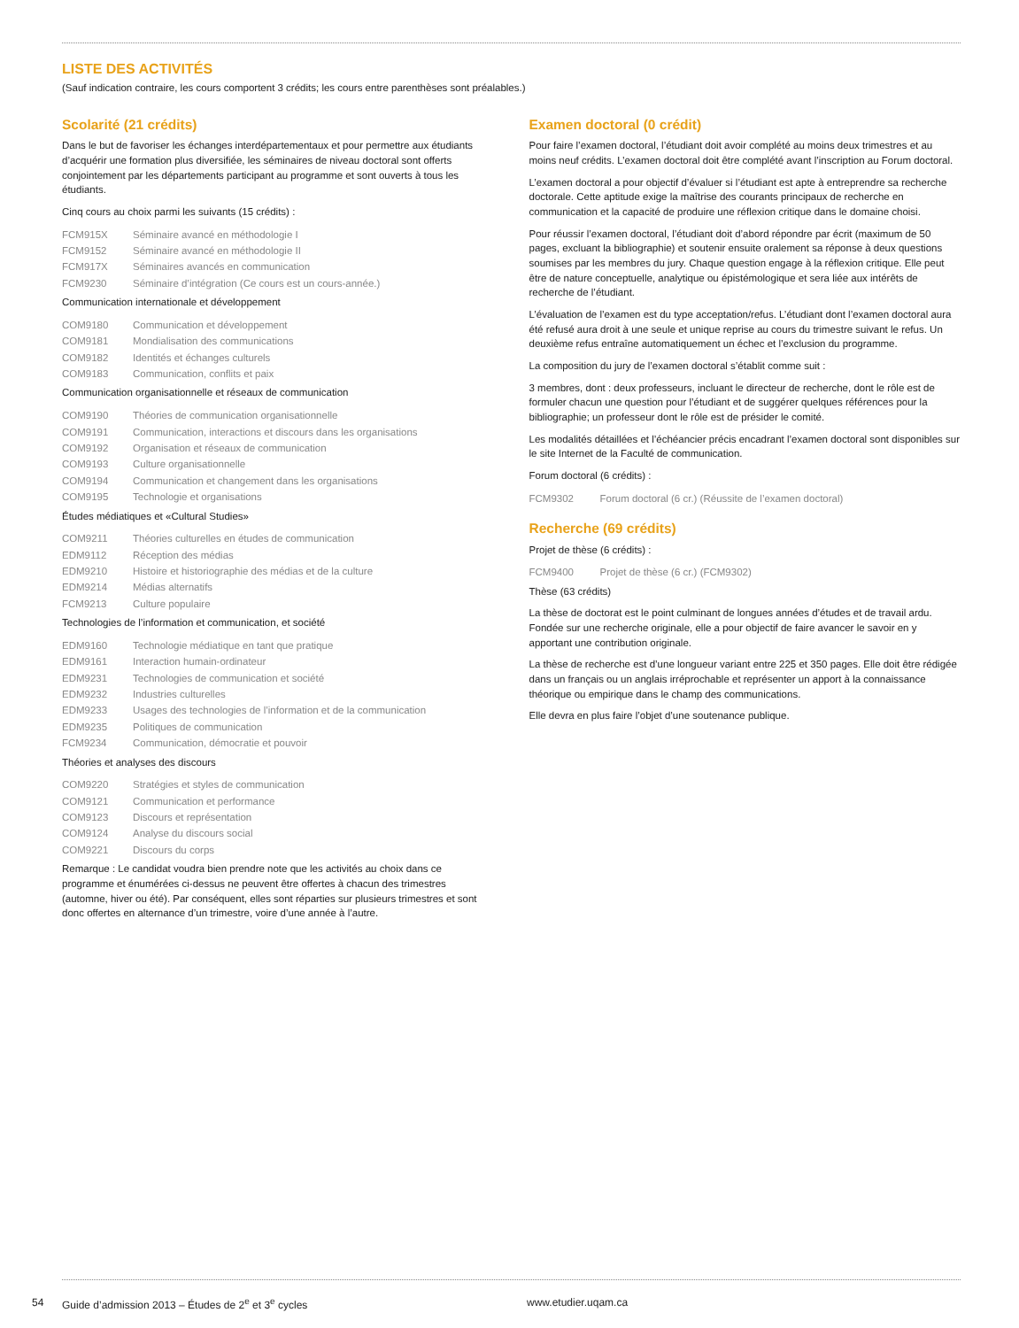LISTE DES ACTIVITÉS
(Sauf indication contraire, les cours comportent 3 crédits; les cours entre parenthèses sont préalables.)
Scolarité (21 crédits)
Dans le but de favoriser les échanges interdépartementaux et pour permettre aux étudiants d’acquérir une formation plus diversifiée, les séminaires de niveau doctoral sont offerts conjointement par les départements participant au programme et sont ouverts à tous les étudiants.
Cinq cours au choix parmi les suivants (15 crédits) :
FCM915X Séminaire avancé en méthodologie I
FCM9152 Séminaire avancé en méthodologie II
FCM917X Séminaires avancés en communication
FCM9230 Séminaire d’intégration (Ce cours est un cours-année.)
Communication internationale et développement
COM9180 Communication et développement
COM9181 Mondialisation des communications
COM9182 Identités et échanges culturels
COM9183 Communication, conflits et paix
Communication organisationnelle et réseaux de communication
COM9190 Théories de communication organisationnelle
COM9191 Communication, interactions et discours dans les organisations
COM9192 Organisation et réseaux de communication
COM9193 Culture organisationnelle
COM9194 Communication et changement dans les organisations
COM9195 Technologie et organisations
Études médiatiques et «Cultural Studies»
COM9211 Théories culturelles en études de communication
EDM9112 Réception des médias
EDM9210 Histoire et historiographie des médias et de la culture
EDM9214 Médias alternatifs
FCM9213 Culture populaire
Technologies de l’information et communication, et société
EDM9160 Technologie médiatique en tant que pratique
EDM9161 Interaction humain-ordinateur
EDM9231 Technologies de communication et société
EDM9232 Industries culturelles
EDM9233 Usages des technologies de l’information et de la communication
EDM9235 Politiques de communication
FCM9234 Communication, démocratie et pouvoir
Théories et analyses des discours
COM9220 Stratégies et styles de communication
COM9121 Communication et performance
COM9123 Discours et représentation
COM9124 Analyse du discours social
COM9221 Discours du corps
Remarque : Le candidat voudra bien prendre note que les activités au choix dans ce programme et énumérées ci-dessus ne peuvent être offertes à chacun des trimestres (automne, hiver ou été). Par conséquent, elles sont réparties sur plusieurs trimestres et sont donc offertes en alternance d’un trimestre, voire d’une année à l’autre.
Examen doctoral (0 crédit)
Pour faire l’examen doctoral, l’étudiant doit avoir complété au moins deux trimestres et au moins neuf crédits. L’examen doctoral doit être complété avant l’inscription au Forum doctoral.
L’examen doctoral a pour objectif d’évaluer si l’étudiant est apte à entreprendre sa recherche doctorale. Cette aptitude exige la maîtrise des courants principaux de recherche en communication et la capacité de produire une réflexion critique dans le domaine choisi.
Pour réussir l’examen doctoral, l’étudiant doit d’abord répondre par écrit (maximum de 50 pages, excluant la bibliographie) et soutenir ensuite oralement sa réponse à deux questions soumises par les membres du jury. Chaque question engage à la réflexion critique. Elle peut être de nature conceptuelle, analytique ou épistémologique et sera liée aux intérêts de recherche de l’étudiant.
L’évaluation de l’examen est du type acceptation/refus. L’étudiant dont l’examen doctoral aura été refusé aura droit à une seule et unique reprise au cours du trimestre suivant le refus. Un deuxième refus entraîne automatiquement un échec et l’exclusion du programme.
La composition du jury de l’examen doctoral s’établit comme suit :
3 membres, dont : deux professeurs, incluant le directeur de recherche, dont le rôle est de formuler chacun une question pour l’étudiant et de suggérer quelques références pour la bibliographie; un professeur dont le rôle est de présider le comité.
Les modalités détaillées et l’échéancier précis encadrant l’examen doctoral sont disponibles sur le site Internet de la Faculté de communication.
Forum doctoral (6 crédits) :
FCM9302 Forum doctoral (6 cr.) (Réussite de l’examen doctoral)
Recherche (69 crédits)
Projet de thèse (6 crédits) :
FCM9400 Projet de thèse (6 cr.) (FCM9302)
Thèse (63 crédits)
La thèse de doctorat est le point culminant de longues années d’études et de travail ardu. Fondée sur une recherche originale, elle a pour objectif de faire avancer le savoir en y apportant une contribution originale.
La thèse de recherche est d’une longueur variant entre 225 et 350 pages. Elle doit être rédigée dans un français ou un anglais irréprochable et représenter un apport à la connaissance théorique ou empirique dans le champ des communications.
Elle devra en plus faire l’objet d’une soutenance publique.
54 Guide d’admission 2013 – Études de 2<sup>e</sup> et 3<sup>e</sup> cycles www.etudier.uqam.ca